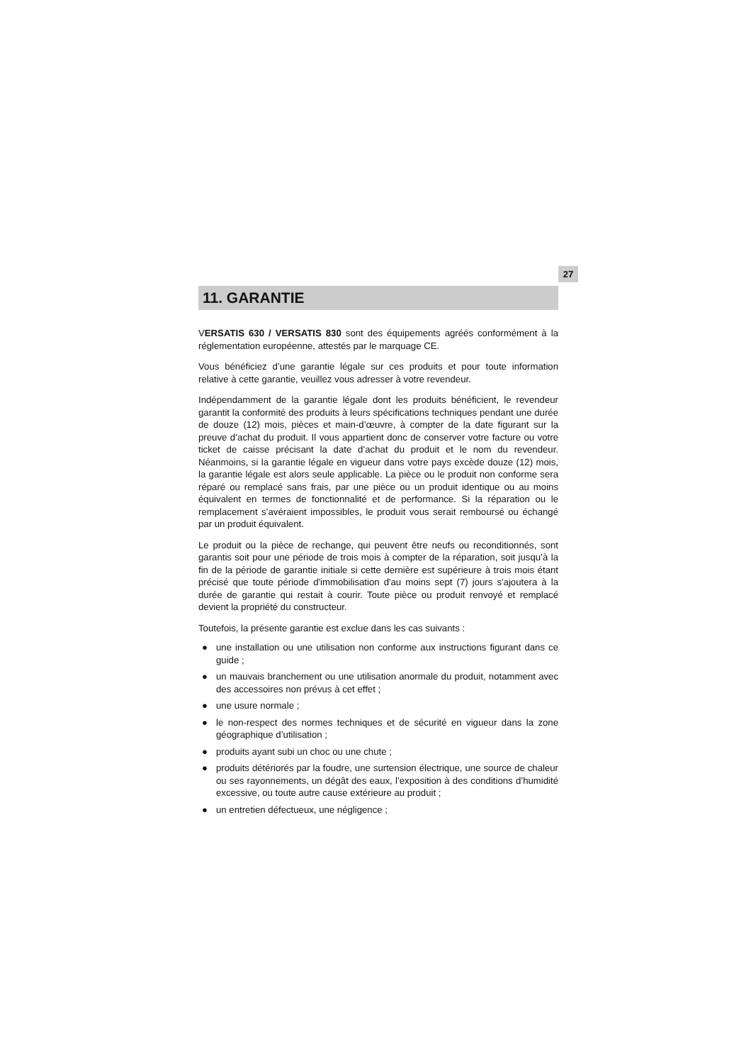27
11. GARANTIE
VERSATIS 630 / VERSATIS 830 sont des équipements agréés conformément à la réglementation européenne, attestés par le marquage CE.
Vous bénéficiez d’une garantie légale sur ces produits et pour toute information relative à cette garantie, veuillez vous adresser à votre revendeur.
Indépendamment de la garantie légale dont les produits bénéficient, le revendeur garantit la conformité des produits à leurs spécifications techniques pendant une durée de douze (12) mois, pièces et main-d’œuvre, à compter de la date figurant sur la preuve d’achat du produit. Il vous appartient donc de conserver votre facture ou votre ticket de caisse précisant la date d’achat du produit et le nom du revendeur. Néanmoins, si la garantie légale en vigueur dans votre pays excède douze (12) mois, la garantie légale est alors seule applicable. La pièce ou le produit non conforme sera réparé ou remplacé sans frais, par une pièce ou un produit identique ou au moins équivalent en termes de fonctionnalité et de performance. Si la réparation ou le remplacement s’avéraient impossibles, le produit vous serait remboursé ou échangé par un produit équivalent.
Le produit ou la pièce de rechange, qui peuvent être neufs ou reconditionnés, sont garantis soit pour une période de trois mois à compter de la réparation, soit jusqu’à la fin de la période de garantie initiale si cette dernière est supérieure à trois mois étant précisé que toute période d'immobilisation d'au moins sept (7) jours s'ajoutera à la durée de garantie qui restait à courir. Toute pièce ou produit renvoyé et remplacé devient la propriété du constructeur.
Toutefois, la présente garantie est exclue dans les cas suivants :
● une installation ou une utilisation non conforme aux instructions figurant dans ce guide ;
● un mauvais branchement ou une utilisation anormale du produit, notamment avec des accessoires non prévus à cet effet ;
● une usure normale ;
● le non-respect des normes techniques et de sécurité en vigueur dans la zone géographique d’utilisation ;
● produits ayant subi un choc ou une chute ;
● produits détériorés par la foudre, une surtension électrique, une source de chaleur ou ses rayonnements, un dégât des eaux, l’exposition à des conditions d’humidité excessive, ou toute autre cause extérieure au produit ;
● un entretien défectueux, une négligence ;